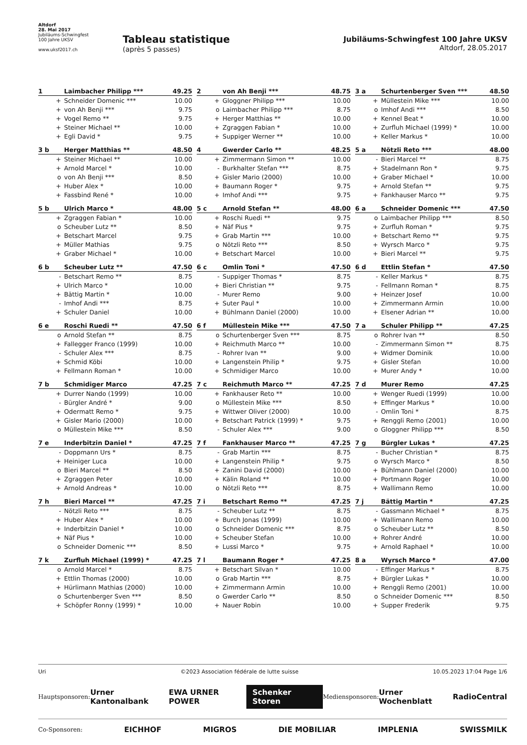Altdorf
28. Mai 2017
Jubiläums-Schwingfest
100 Jahre UKSV
www.uksf2017.ch
Tableau statistique
(après 5 passes)
Jubiläums-Schwingfest 100 Jahre UKSV
Altdorf, 28.05.2017
| 1 | Laimbacher Philipp *** | 49.25 |
| --- | --- | --- |
| + | Schneider Domenic *** | 10.00 |
| + | von Ah Benji *** | 9.75 |
| + | Vogel Remo ** | 9.75 |
| + | Steiner Michael ** | 10.00 |
| + | Egli David * | 9.75 |
| 2 | von Ah Benji *** | 48.75 |
| --- | --- | --- |
| + | Gloggner Philipp *** | 10.00 |
| o | Laimbacher Philipp *** | 8.75 |
| + | Herger Matthias ** | 10.00 |
| + | Zgraggen Fabian * | 10.00 |
| + | Suppiger Werner ** | 10.00 |
| 3 a | Schurtenberger Sven *** | 48.50 |
| --- | --- | --- |
| + | Müllestein Mike *** | 10.00 |
| o | Imhof Andi *** | 8.50 |
| + | Kennel Beat * | 10.00 |
| + | Zurfluh Michael (1999) * | 10.00 |
| + | Keller Markus * | 10.00 |
| 3 b | Herger Matthias ** | 48.50 |
| --- | --- | --- |
| + | Steiner Michael ** | 10.00 |
| + | Arnold Marcel * | 10.00 |
| o | von Ah Benji *** | 8.50 |
| + | Huber Alex * | 10.00 |
| + | Fassbind René * | 10.00 |
| 4 | Gwerder Carlo ** | 48.25 |
| --- | --- | --- |
| + | Zimmermann Simon ** | 10.00 |
| - | Burkhalter Stefan *** | 8.75 |
| + | Gisler Mario (2000) | 10.00 |
| + | Baumann Roger * | 9.75 |
| + | Imhof Andi *** | 9.75 |
| 5 a | Nötzli Reto *** | 48.00 |
| --- | --- | --- |
| - | Bieri Marcel ** | 8.75 |
| + | Stadelmann Ron * | 9.75 |
| + | Graber Michael * | 10.00 |
| + | Arnold Stefan ** | 9.75 |
| + | Fankhauser Marco ** | 9.75 |
| 5 b | Ulrich Marco * | 48.00 |
| --- | --- | --- |
| + | Zgraggen Fabian * | 10.00 |
| o | Scheuber Lutz ** | 8.50 |
| + | Betschart Marcel | 9.75 |
| + | Müller Mathias | 9.75 |
| + | Graber Michael * | 10.00 |
| 5 c | Arnold Stefan ** | 48.00 |
| --- | --- | --- |
| + | Roschi Ruedi ** | 9.75 |
| + | Näf Pius * | 9.75 |
| + | Grab Martin *** | 10.00 |
| o | Nötzli Reto *** | 8.50 |
| + | Betschart Marcel | 10.00 |
| 6 a | Schneider Domenic *** | 47.50 |
| --- | --- | --- |
| o | Laimbacher Philipp *** | 8.50 |
| + | Zurfluh Roman * | 9.75 |
| + | Betschart Remo ** | 9.75 |
| + | Wyrsch Marco * | 9.75 |
| + | Bieri Marcel ** | 9.75 |
| 6 b | Scheuber Lutz ** | 47.50 |
| --- | --- | --- |
| - | Betschart Remo ** | 8.75 |
| + | Ulrich Marco * | 10.00 |
| + | Bättig Martin * | 10.00 |
| - | Imhof Andi *** | 8.75 |
| + | Schuler Daniel | 10.00 |
| 6 c | Omlin Toni * | 47.50 |
| --- | --- | --- |
| - | Suppiger Thomas * | 8.75 |
| + | Bieri Christian ** | 9.75 |
| - | Murer Remo | 9.00 |
| + | Suter Paul * | 10.00 |
| + | Bühlmann Daniel (2000) | 10.00 |
| 6 d | Ettlin Stefan * | 47.50 |
| --- | --- | --- |
| - | Keller Markus * | 8.75 |
| - | Fellmann Roman * | 8.75 |
| + | Heinzer Josef | 10.00 |
| + | Zimmermann Armin | 10.00 |
| + | Elsener Adrian ** | 10.00 |
| 6 e | Roschi Ruedi ** | 47.50 |
| --- | --- | --- |
| o | Arnold Stefan ** | 8.75 |
| + | Fallegger Franco (1999) | 10.00 |
| - | Schuler Alex *** | 8.75 |
| + | Schmid Köbi | 10.00 |
| + | Fellmann Roman * | 10.00 |
| 6 f | Müllestein Mike *** | 47.50 |
| --- | --- | --- |
| o | Schurtenberger Sven *** | 8.75 |
| + | Reichmuth Marco ** | 10.00 |
| - | Rohrer Ivan ** | 9.00 |
| + | Langenstein Philip * | 9.75 |
| + | Schmidiger Marco | 10.00 |
| 7 a | Schuler Philipp ** | 47.25 |
| --- | --- | --- |
| o | Rohrer Ivan ** | 8.50 |
| - | Zimmermann Simon ** | 8.75 |
| + | Widmer Dominik | 10.00 |
| + | Gisler Stefan | 10.00 |
| + | Murer Andy * | 10.00 |
| 7 b | Schmidiger Marco | 47.25 |
| --- | --- | --- |
| + | Durrer Nando (1999) | 10.00 |
| - | Bürgler André * | 9.00 |
| + | Odermatt Remo * | 9.75 |
| + | Gisler Mario (2000) | 10.00 |
| o | Müllestein Mike *** | 8.50 |
| 7 c | Reichmuth Marco ** | 47.25 |
| --- | --- | --- |
| + | Fankhauser Reto ** | 10.00 |
| o | Müllestein Mike *** | 8.50 |
| + | Wittwer Oliver (2000) | 10.00 |
| + | Betschart Patrick (1999) * | 9.75 |
| - | Schuler Alex *** | 9.00 |
| 7 d | Murer Remo | 47.25 |
| --- | --- | --- |
| + | Wenger Ruedi (1999) | 10.00 |
| + | Effinger Markus * | 10.00 |
| - | Omlin Toni * | 8.75 |
| + | Renggli Remo (2001) | 10.00 |
| o | Gloggner Philipp *** | 8.50 |
| 7 e | Inderbitzin Daniel * | 47.25 |
| --- | --- | --- |
| - | Doppmann Urs * | 8.75 |
| + | Heiniger Luca | 10.00 |
| o | Bieri Marcel ** | 8.50 |
| + | Zgraggen Peter | 10.00 |
| + | Arnold Andreas * | 10.00 |
| 7 f | Fankhauser Marco ** | 47.25 |
| --- | --- | --- |
| - | Grab Martin *** | 8.75 |
| + | Langenstein Philip * | 9.75 |
| + | Zanini David (2000) | 10.00 |
| + | Kälin Roland ** | 10.00 |
| o | Nötzli Reto *** | 8.75 |
| 7 g | Bürgler Lukas * | 47.25 |
| --- | --- | --- |
| - | Bucher Christian * | 8.75 |
| o | Wyrsch Marco * | 8.50 |
| + | Bühlmann Daniel (2000) | 10.00 |
| + | Portmann Roger | 10.00 |
| + | Wallimann Remo | 10.00 |
| 7 h | Bieri Marcel ** | 47.25 |
| --- | --- | --- |
| - | Nötzli Reto *** | 8.75 |
| + | Huber Alex * | 10.00 |
| + | Inderbitzin Daniel * | 10.00 |
| + | Näf Pius * | 10.00 |
| o | Schneider Domenic *** | 8.50 |
| 7 i | Betschart Remo ** | 47.25 |
| --- | --- | --- |
| - | Scheuber Lutz ** | 8.75 |
| + | Burch Jonas (1999) | 10.00 |
| o | Schneider Domenic *** | 8.75 |
| + | Scheuber Stefan | 10.00 |
| + | Lussi Marco * | 9.75 |
| 7 j | Bättig Martin * | 47.25 |
| --- | --- | --- |
| - | Gassmann Michael * | 8.75 |
| + | Wallimann Remo | 10.00 |
| o | Scheuber Lutz ** | 8.50 |
| + | Rohrer André | 10.00 |
| + | Arnold Raphael * | 10.00 |
| 7 k | Zurfluh Michael (1999) * | 47.25 |
| --- | --- | --- |
| o | Arnold Marcel * | 8.75 |
| + | Ettlin Thomas (2000) | 10.00 |
| + | Hürlimann Mathias (2000) | 10.00 |
| o | Schurtenberger Sven *** | 8.50 |
| + | Schöpfer Ronny (1999) * | 10.00 |
| 7 l | Baumann Roger * | 47.25 |
| --- | --- | --- |
| + | Betschart Silvan * | 10.00 |
| o | Grab Martin *** | 8.75 |
| + | Zimmermann Armin | 10.00 |
| o | Gwerder Carlo ** | 8.50 |
| + | Nauer Robin | 10.00 |
| 8 a | Wyrsch Marco * | 47.00 |
| --- | --- | --- |
| - | Effinger Markus * | 8.75 |
| + | Bürgler Lukas * | 10.00 |
| + | Renggli Remo (2001) | 10.00 |
| o | Schneider Domenic *** | 8.50 |
| + | Supper Frederik | 9.75 |
Uri ©2023 Association fédérale de lutte suisse 10.05.2023 17:04 Page 1/6
Hauptsponsoren: Urner Kantonalbank EWA URNER POWER Schenker Storen Mediensponsoren: Urner Wochenblatt RadioCentral
Co-Sponsoren: EICHHOF MIGROS DIE MOBILIAR IMPLENIA SWISSMILK